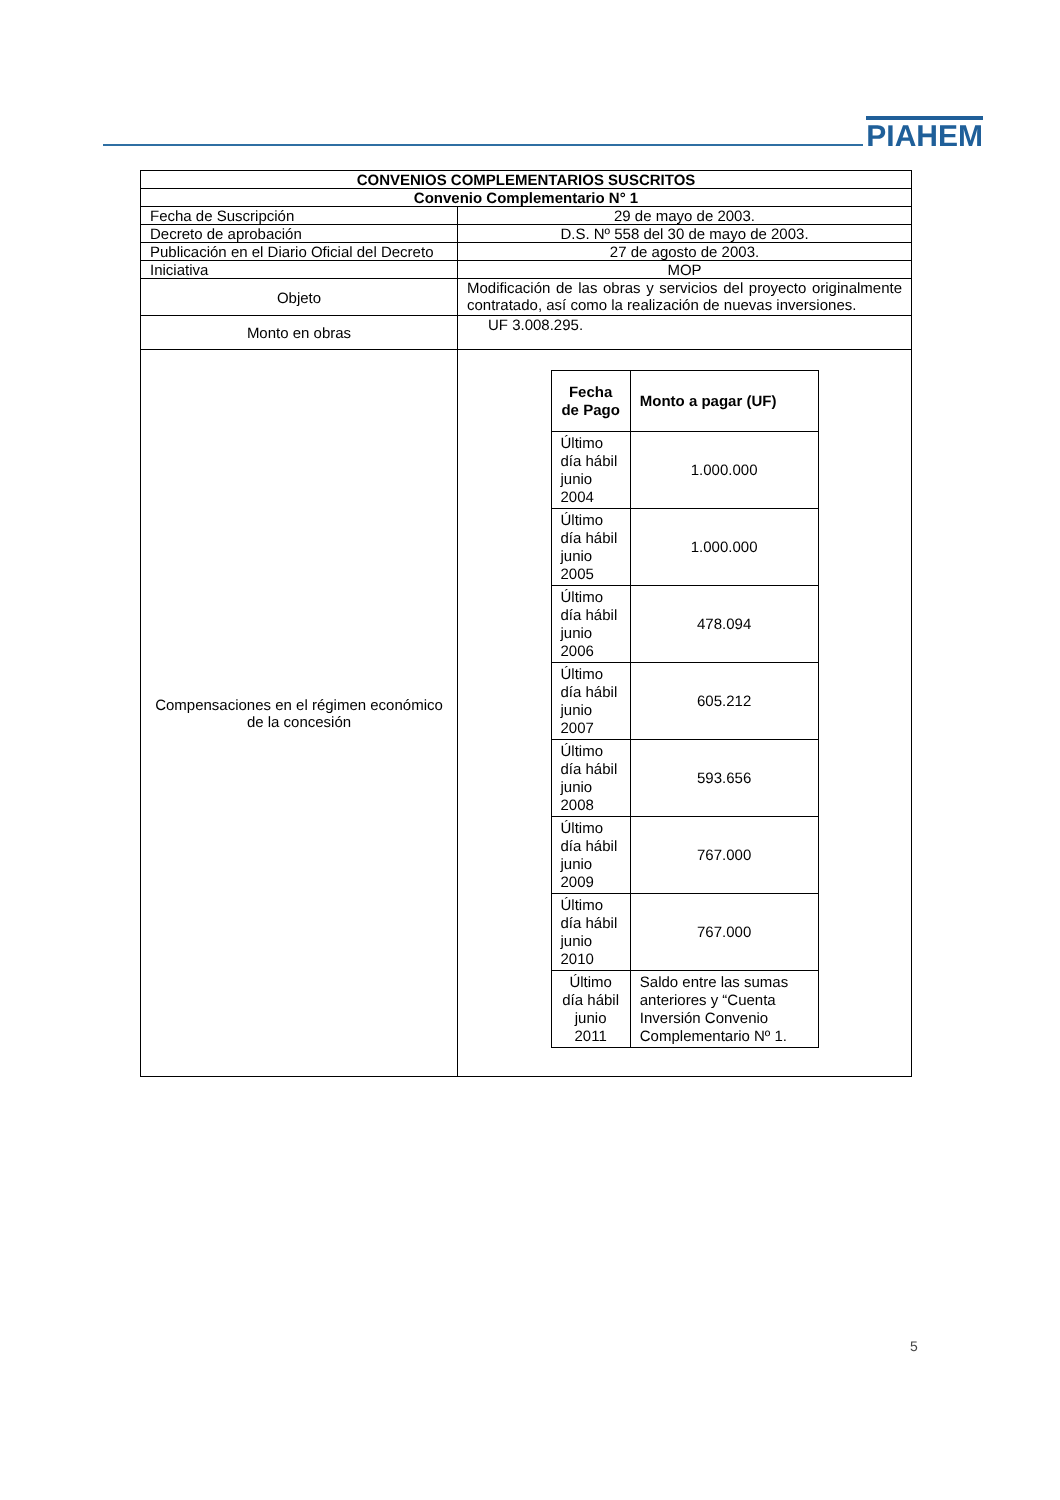PIAHEM
| CONVENIOS COMPLEMENTARIOS SUSCRITOS | |
| Convenio Complementario N° 1 | |
| Fecha de Suscripción | 29 de mayo de 2003. |
| Decreto de aprobación | D.S. Nº 558 del 30 de mayo de 2003. |
| Publicación en el Diario Oficial del Decreto | 27 de agosto de 2003. |
| Iniciativa | MOP |
| Objeto | Modificación de las obras y servicios del proyecto originalmente contratado, así como la realización de nuevas inversiones. |
| Monto en obras | UF 3.008.295. |
| Compensaciones en el régimen económico de la concesión | / Fecha de Pago / Monto a pagar (UF) / / --- / --- / / Último día hábil junio 2004 / 1.000.000 / / Último día hábil junio 2005 / 1.000.000 / / Último día hábil junio 2006 / 478.094 / / Último día hábil junio 2007 / 605.212 / / Último día hábil junio 2008 / 593.656 / / Último día hábil junio 2009 / 767.000 / / Último día hábil junio 2010 / 767.000 / / Último día hábil junio 2011 / Saldo entre las sumas anteriores y “Cuenta Inversión Convenio Complementario Nº 1. / |
5